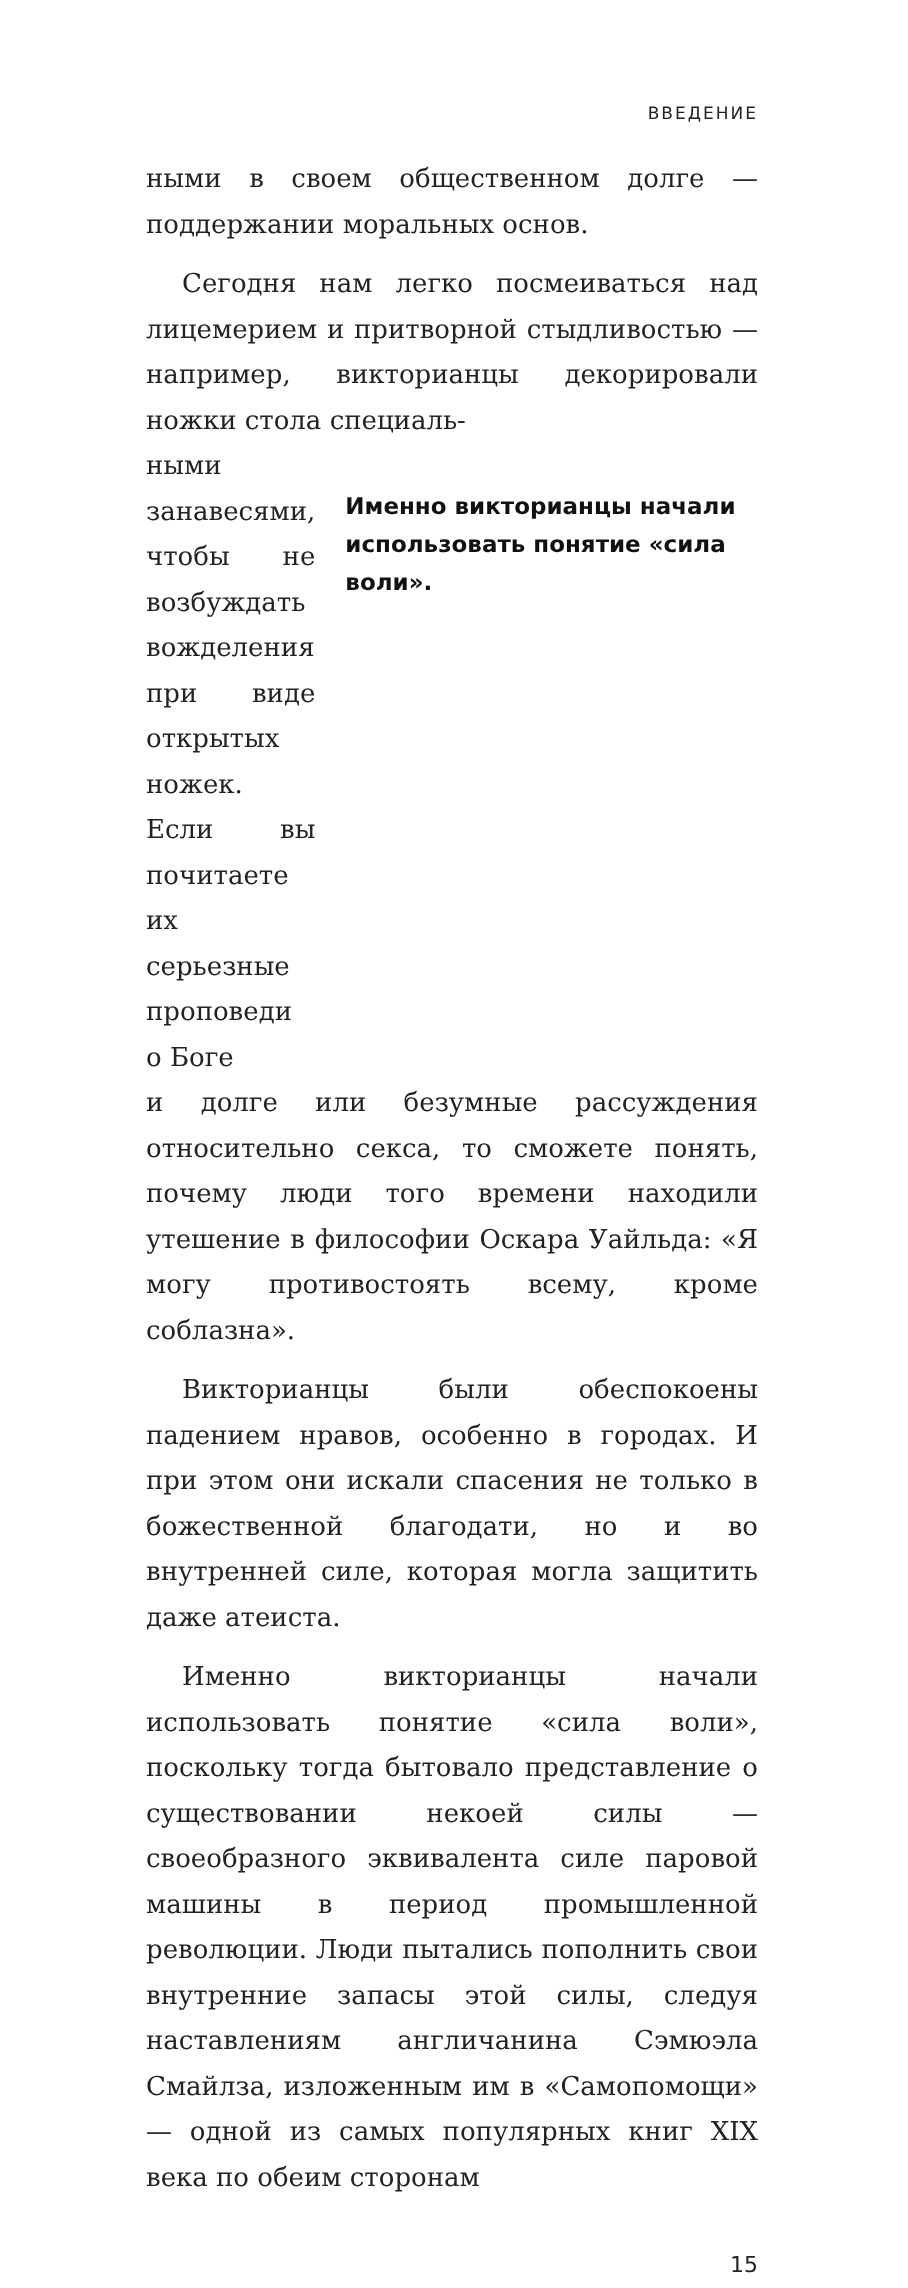ВВЕДЕНИЕ
ными в своем общественном долге — поддержании моральных основ.
Сегодня нам легко посмеиваться над лицемерием и притворной стыдливостью — например, викторианцы декорировали ножки стола специаль-
ными занавесями, чтобы не возбуждать вожделения при виде открытых ножек. Если вы почитаете их серьезные проповеди о Боге
Именно викторианцы начали использовать понятие «сила воли».
и долге или безумные рассуждения относительно секса, то сможете понять, почему люди того времени находили утешение в философии Оскара Уайльда: «Я могу противостоять всему, кроме соблазна».
Викторианцы были обеспокоены падением нравов, особенно в городах. И при этом они искали спасения не только в божественной благодати, но и во внутренней силе, которая могла защитить даже атеиста.
Именно викторианцы начали использовать понятие «сила воли», поскольку тогда бытовало представление о существовании некоей силы — своеобразного эквивалента силе паровой машины в период промышленной революции. Люди пытались пополнить свои внутренние запасы этой силы, следуя наставлениям англичанина Сэмюэла Смайлза, изложенным им в «Самопомощи» — одной из самых популярных книг XIX века по обеим сторонам
15